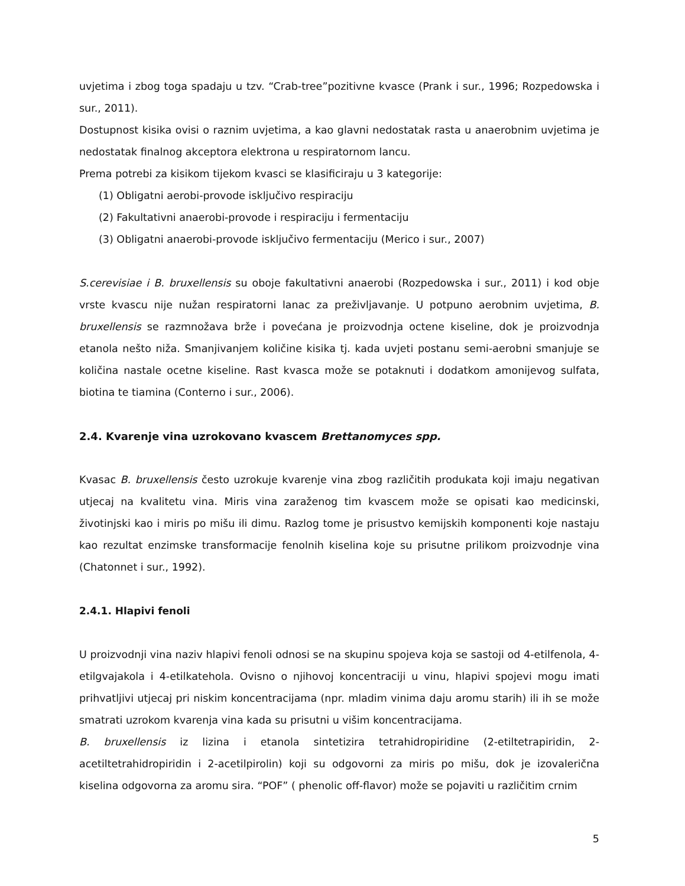uvjetima i zbog toga spadaju u tzv. “Crab-tree”pozitivne kvasce (Prank i sur., 1996; Rozpedowska i sur., 2011).
Dostupnost kisika ovisi o raznim uvjetima, a kao glavni nedostatak rasta u anaerobnim uvjetima je nedostatak finalnog akceptora elektrona u respiratornom lancu.
Prema potrebi za kisikom tijekom kvasci se klasificiraju u 3 kategorije:
(1) Obligatni aerobi-provode isključivo respiraciju
(2) Fakultativni anaerobi-provode i respiraciju i fermentaciju
(3) Obligatni anaerobi-provode isključivo fermentaciju (Merico i sur., 2007)
S.cerevisiae i B. bruxellensis su oboje fakultativni anaerobi (Rozpedowska i sur., 2011) i kod obje vrste kvascu nije nužan respiratorni lanac za preživljavanje. U potpuno aerobnim uvjetima, B. bruxellensis se razmnožava brže i povećana je proizvodnja octene kiseline, dok je proizvodnja etanola nešto niža. Smanjivanjem količine kisika tj. kada uvjeti postanu semi-aerobni smanjuje se količina nastale ocetne kiseline. Rast kvasca može se potaknuti i dodatkom amonijevog sulfata, biotina te tiamina (Conterno i sur., 2006).
2.4. Kvarenje vina uzrokovano kvascem Brettanomyces spp.
Kvasac B. bruxellensis često uzrokuje kvarenje vina zbog različitih produkata koji imaju negativan utjecaj na kvalitetu vina. Miris vina zaraženog tim kvascem može se opisati kao medicinski, životinjski kao i miris po mišu ili dimu. Razlog tome je prisustvo kemijskih komponenti koje nastaju kao rezultat enzimske transformacije fenolnih kiselina koje su prisutne prilikom proizvodnje vina (Chatonnet i sur., 1992).
2.4.1. Hlapivi fenoli
U proizvodnji vina naziv hlapivi fenoli odnosi se na skupinu spojeva koja se sastoji od 4-etilfenola, 4-etilgvajakola i 4-etilkatehola. Ovisno o njihovoj koncentraciji u vinu, hlapivi spojevi mogu imati prihvatljivi utjecaj pri niskim koncentracijama (npr. mladim vinima daju aromu starih) ili ih se može smatrati uzrokom kvarenja vina kada su prisutni u višim koncentracijama.
B. bruxellensis iz lizina i etanola sintetizira tetrahidropiridine (2-etiltetrapiridin, 2-acetiltetrahidropiridin i 2-acetilpirolin) koji su odgovorni za miris po mišu, dok je izovalerična kiselina odgovorna za aromu sira. “POF” ( phenolic off-flavor) može se pojaviti u različitim crnim
5